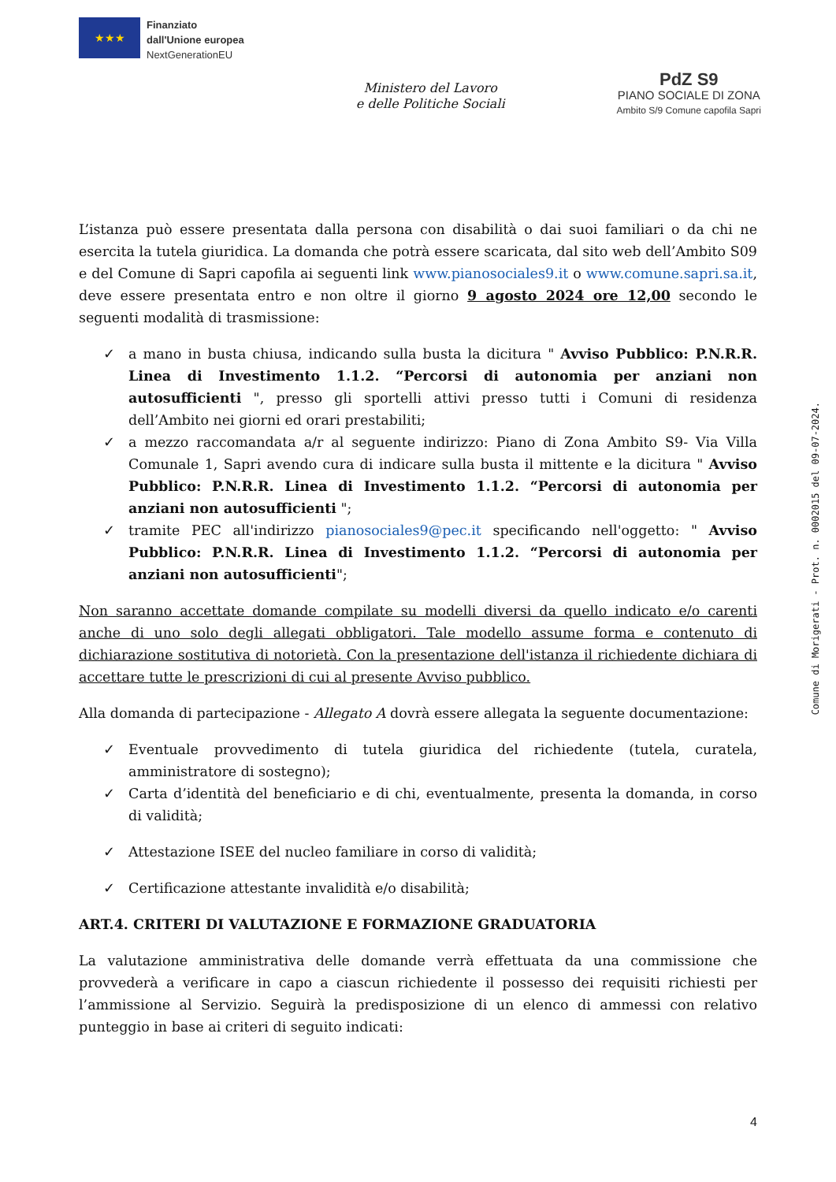★★★
Finanziato
dall'Unione europea
NextGenerationEU
Ministero del Lavoro
e delle Politiche Sociali
PdZ S9
PIANO SOCIALE DI ZONA
Ambito S/9 Comune capofila Sapri
L’istanza può essere presentata dalla persona con disabilità o dai suoi familiari o da chi ne esercita la tutela giuridica. La domanda che potrà essere scaricata, dal sito web dell’Ambito S09 e del Comune di Sapri capofila ai seguenti link www.pianosociales9.it o www.comune.sapri.sa.it, deve essere presentata entro e non oltre il giorno 9 agosto 2024 ore 12,00 secondo le seguenti modalità di trasmissione:
✓ a mano in busta chiusa, indicando sulla busta la dicitura " Avviso Pubblico: P.N.R.R. Linea di Investimento 1.1.2. “Percorsi di autonomia per anziani non autosufficienti ", presso gli sportelli attivi presso tutti i Comuni di residenza dell’Ambito nei giorni ed orari prestabiliti;
✓ a mezzo raccomandata a/r al seguente indirizzo: Piano di Zona Ambito S9- Via Villa Comunale 1, Sapri avendo cura di indicare sulla busta il mittente e la dicitura " Avviso Pubblico: P.N.R.R. Linea di Investimento 1.1.2. “Percorsi di autonomia per anziani non autosufficienti ";
✓ tramite PEC all'indirizzo pianosociales9@pec.it specificando nell'oggetto: " Avviso Pubblico: P.N.R.R. Linea di Investimento 1.1.2. “Percorsi di autonomia per anziani non autosufficienti";
Non saranno accettate domande compilate su modelli diversi da quello indicato e/o carenti anche di uno solo degli allegati obbligatori. Tale modello assume forma e contenuto di dichiarazione sostitutiva di notorietà. Con la presentazione dell'istanza il richiedente dichiara di accettare tutte le prescrizioni di cui al presente Avviso pubblico.
Alla domanda di partecipazione - Allegato A dovrà essere allegata la seguente documentazione:
✓ Eventuale provvedimento di tutela giuridica del richiedente (tutela, curatela, amministratore di sostegno);
✓ Carta d’identità del beneficiario e di chi, eventualmente, presenta la domanda, in corso di validità;
✓ Attestazione ISEE del nucleo familiare in corso di validità;
✓ Certificazione attestante invalidità e/o disabilità;
ART.4. CRITERI DI VALUTAZIONE E FORMAZIONE GRADUATORIA
La valutazione amministrativa delle domande verrà effettuata da una commissione che provvederà a verificare in capo a ciascun richiedente il possesso dei requisiti richiesti per l’ammissione al Servizio. Seguirà la predisposizione di un elenco di ammessi con relativo punteggio in base ai criteri di seguito indicati:
Comune di Morigerati - Prot. n. 0002015 del 09-07-2024.
4